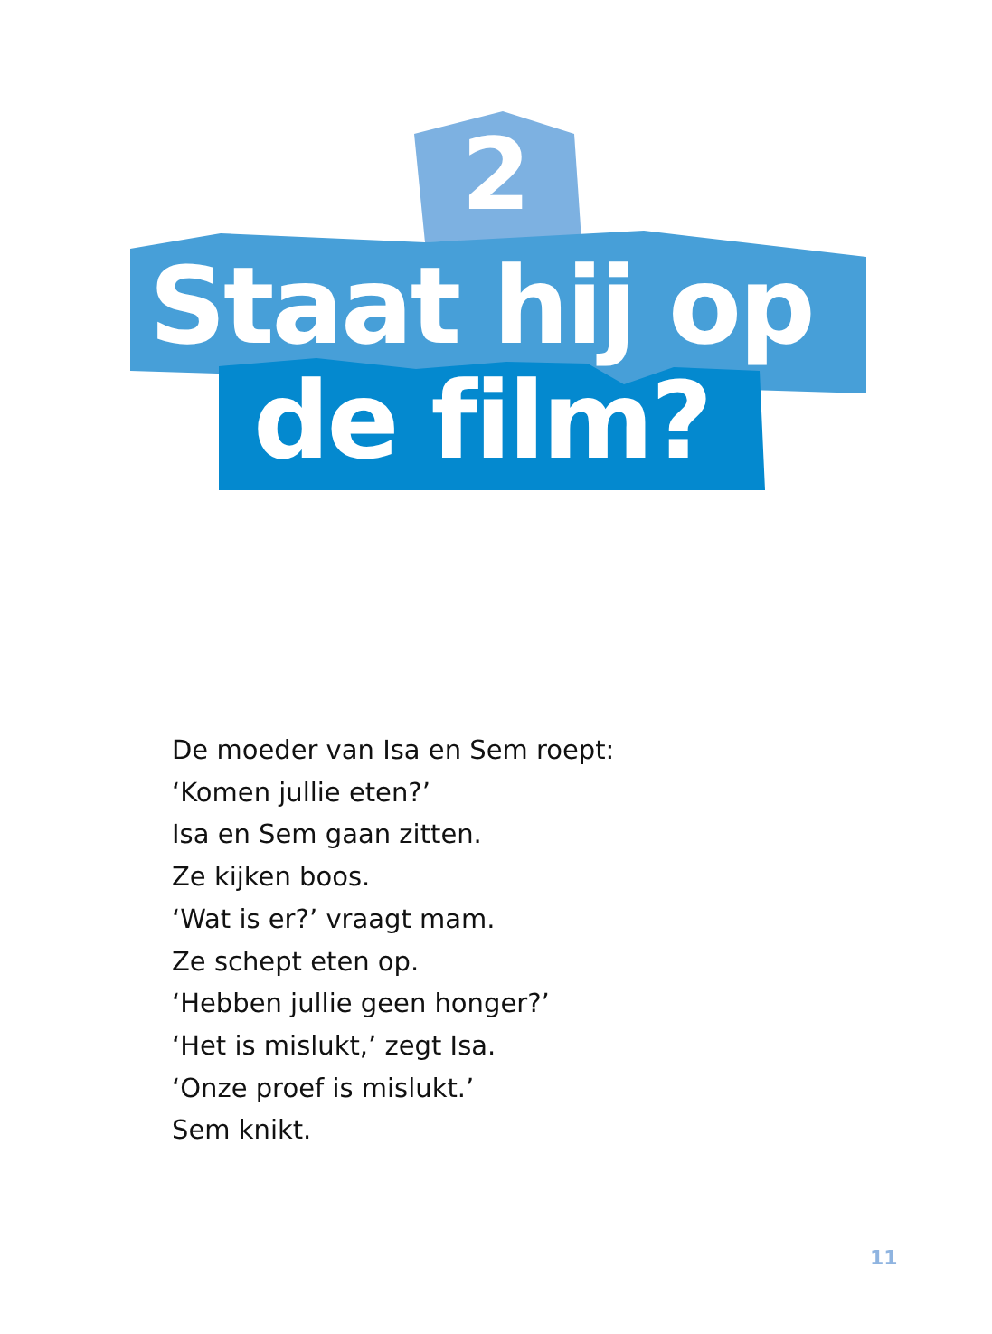2
Staat hij op
de film?
De moeder van Isa en Sem roept:
‘Komen jullie eten?’
Isa en Sem gaan zitten.
Ze kijken boos.
‘Wat is er?’ vraagt mam.
Ze schept eten op.
‘Hebben jullie geen honger?’
‘Het is mislukt,’ zegt Isa.
‘Onze proef is mislukt.’
Sem knikt.
11